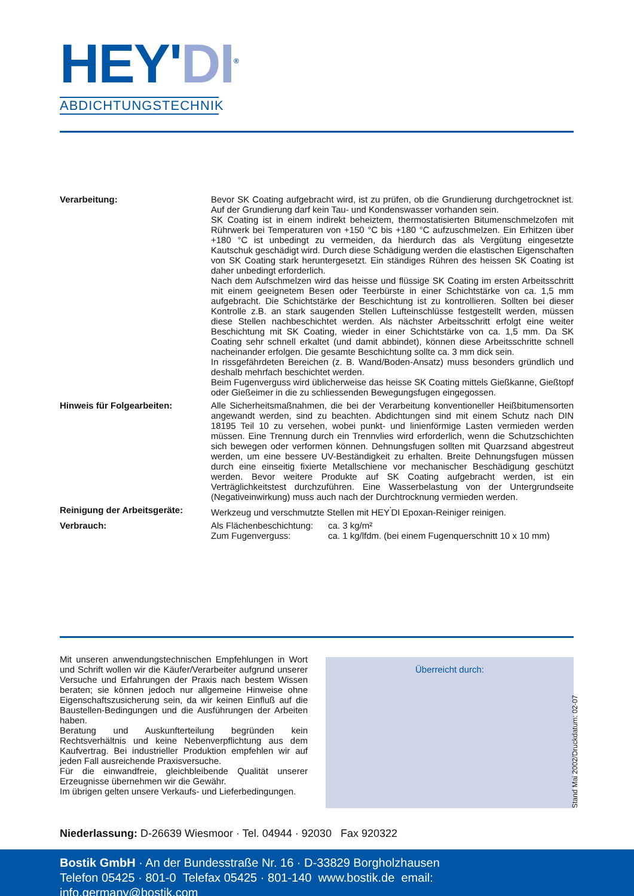HEY'DI<sup>®</sup>
ABDICHTUNGSTECHNIK
Verarbeitung: Bevor SK Coating aufgebracht wird, ist zu prüfen, ob die Grundierung durchgetrocknet ist. Auf der Grundierung darf kein Tau- und Kondenswasser vorhanden sein.
SK Coating ist in einem indirekt beheiztem, thermostatisierten Bitumenschmelzofen mit Rührwerk bei Temperaturen von +150 °C bis +180 °C aufzuschmelzen. Ein Erhitzen über +180 °C ist unbedingt zu vermeiden, da hierdurch das als Vergütung eingesetzte Kautschuk geschädigt wird. Durch diese Schädigung werden die elastischen Eigenschaften von SK Coating stark heruntergesetzt. Ein ständiges Rühren des heissen SK Coating ist daher unbedingt erforderlich.
Nach dem Aufschmelzen wird das heisse und flüssige SK Coating im ersten Arbeitsschritt mit einem geeignetem Besen oder Teerbürste in einer Schichtstärke von ca. 1,5 mm aufgebracht. Die Schichtstärke der Beschichtung ist zu kontrollieren. Sollten bei dieser Kontrolle z.B. an stark saugenden Stellen Lufteinschlüsse festgestellt werden, müssen diese Stellen nachbeschichtet werden. Als nächster Arbeitsschritt erfolgt eine weiter Beschichtung mit SK Coating, wieder in einer Schichtstärke von ca. 1,5 mm. Da SK Coating sehr schnell erkaltet (und damit abbindet), können diese Arbeitsschritte schnell nacheinander erfolgen. Die gesamte Beschichtung sollte ca. 3 mm dick sein.
In rissgefährdeten Bereichen (z. B. Wand/Boden-Ansatz) muss besonders gründlich und deshalb mehrfach beschichtet werden.
Beim Fugenverguss wird üblicherweise das heisse SK Coating mittels Gießkanne, Gießtopf oder Gießeimer in die zu schliessenden Bewegungsfugen eingegossen.
Hinweis für Folgearbeiten: Alle Sicherheitsmaßnahmen, die bei der Verarbeitung konventioneller Heißbitumensorten angewandt werden, sind zu beachten. Abdichtungen sind mit einem Schutz nach DIN 18195 Teil 10 zu versehen, wobei punkt- und linienförmige Lasten vermieden werden müssen. Eine Trennung durch ein Trennvlies wird erforderlich, wenn die Schutzschichten sich bewegen oder verformen können. Dehnungsfugen sollten mit Quarzsand abgestreut werden, um eine bessere UV-Beständigkeit zu erhalten. Breite Dehnungsfugen müssen durch eine einseitig fixierte Metallschiene vor mechanischer Beschädigung geschützt werden. Bevor weitere Produkte auf SK Coating aufgebracht werden, ist ein Verträglichkeitstest durchzuführen. Eine Wasserbelastung von der Untergrundseite (Negativeinwirkung) muss auch nach der Durchtrocknung vermieden werden.
Reinigung der Arbeitsgeräte: Werkzeug und verschmutzte Stellen mit HEY<sup>'</sup>DI Epoxan-Reiniger reinigen.
Verbrauch: Als Flächenbeschichtung: ca. 3 kg/m²
Zum Fugenverguss: ca. 1 kg/lfdm. (bei einem Fugenquerschnitt 10 x 10 mm)
Mit unseren anwendungstechnischen Empfehlungen in Wort und Schrift wollen wir die Käufer/Verarbeiter aufgrund unserer Versuche und Erfahrungen der Praxis nach bestem Wissen beraten; sie können jedoch nur allgemeine Hinweise ohne Eigenschaftszusicherung sein, da wir keinen Einfluß auf die Baustellen-Bedingungen und die Ausführungen der Arbeiten haben.
Beratung und Auskunfterteilung begründen kein Rechtsverhältnis und keine Nebenverpflichtung aus dem Kaufvertrag. Bei industrieller Produktion empfehlen wir auf jeden Fall ausreichende Praxisversuche.
Für die einwandfreie, gleichbleibende Qualität unserer Erzeugnisse übernehmen wir die Gewähr.
Im übrigen gelten unsere Verkaufs- und Lieferbedingungen.
Überreicht durch:
Stand Mai 2002/Druckdatum: 02-07
Niederlassung: D-26639 Wiesmoor · Tel. 04944 · 92030 Fax 920322
Bostik GmbH · An der Bundesstraße Nr. 16 · D-33829 Borgholzhausen
Telefon 05425 · 801-0 Telefax 05425 · 801-140 www.bostik.de email: info.germany@bostik.com